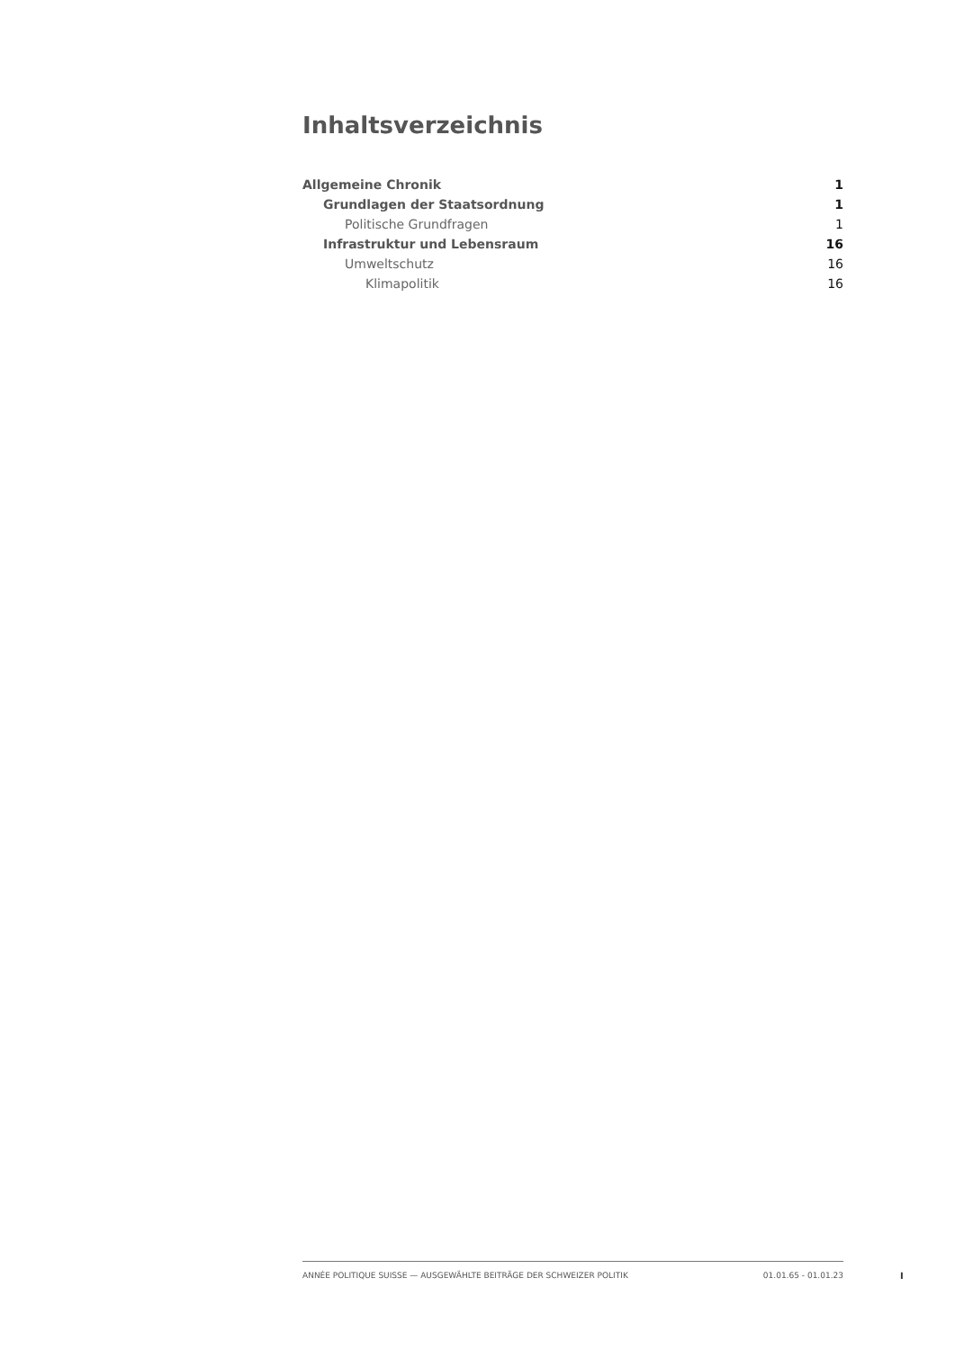Inhaltsverzeichnis
Allgemeine Chronik 1
Grundlagen der Staatsordnung 1
Politische Grundfragen 1
Infrastruktur und Lebensraum 16
Umweltschutz 16
Klimapolitik 16
ANNÉE POLITIQUE SUISSE — AUSGEWÄHLTE BEITRÄGE DER SCHWEIZER POLITIK 01.01.65 - 01.01.23
I